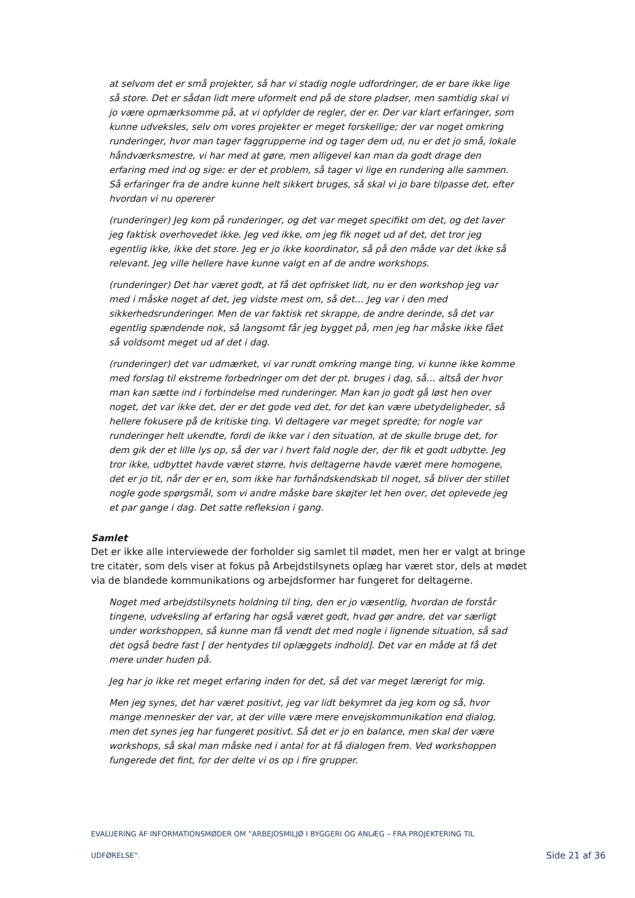at selvom det er små projekter, så har vi stadig nogle udfordringer, de er bare ikke lige så store. Det er sådan lidt mere uformelt end på de store pladser, men samtidig skal vi jo være opmærksomme på, at vi opfylder de regler, der er. Der var klart erfaringer, som kunne udveksles, selv om vores projekter er meget forskellige; der var noget omkring runderinger, hvor man tager faggrupperne ind og tager dem ud, nu er det jo små, lokale håndværksmestre, vi har med at gøre, men alligevel kan man da godt drage den erfaring med ind og sige: er der et problem, så tager vi lige en rundering alle sammen. Så erfaringer fra de andre kunne helt sikkert bruges, så skal vi jo bare tilpasse det, efter hvordan vi nu opererer
(runderinger) Jeg kom på runderinger, og det var meget specifikt om det, og det laver jeg faktisk overhovedet ikke. Jeg ved ikke, om jeg fik noget ud af det, det tror jeg egentlig ikke, ikke det store. Jeg er jo ikke koordinator, så på den måde var det ikke så relevant. Jeg ville hellere have kunne valgt en af de andre workshops.
(runderinger) Det har været godt, at få det opfrisket lidt, nu er den workshop jeg var med i måske noget af det, jeg vidste mest om, så det… Jeg var i den med sikkerhedsrunderinger. Men de var faktisk ret skrappe, de andre derinde, så det var egentlig spændende nok, så langsomt får jeg bygget på, men jeg har måske ikke fået så voldsomt meget ud af det i dag.
(runderinger) det var udmærket, vi var rundt omkring mange ting, vi kunne ikke komme med forslag til ekstreme forbedringer om det der pt. bruges i dag, så… altså der hvor man kan sætte ind i forbindelse med runderinger. Man kan jo godt gå løst hen over noget, det var ikke det, der er det gode ved det, for det kan være ubetydeligheder, så hellere fokusere på de kritiske ting. Vi deltagere var meget spredte; for nogle var runderinger helt ukendte, fordi de ikke var i den situation, at de skulle bruge det, for dem gik der et lille lys op, så der var i hvert fald nogle der, der fik et godt udbytte. Jeg tror ikke, udbyttet havde været større, hvis deltagerne havde været mere homogene, det er jo tit, når der er en, som ikke har forhåndskendskab til noget, så bliver der stillet nogle gode spørgsmål, som vi andre måske bare skøjter let hen over, det oplevede jeg et par gange i dag. Det satte refleksion i gang.
Samlet
Det er ikke alle interviewede der forholder sig samlet til mødet, men her er valgt at bringe tre citater, som dels viser at fokus på Arbejdstilsynets oplæg har været stor, dels at mødet via de blandede kommunikations og arbejdsformer har fungeret for deltagerne.
Noget med arbejdstilsynets holdning til ting, den er jo væsentlig, hvordan de forstår tingene, udveksling af erfaring har også været godt, hvad gør andre, det var særligt under workshoppen, så kunne man få vendt det med nogle i lignende situation, så sad det også bedre fast [ der hentydes til oplæggets indhold]. Det var en måde at få det mere under huden på.
Jeg har jo ikke ret meget erfaring inden for det, så det var meget lærerigt for mig.
Men jeg synes, det har været positivt, jeg var lidt bekymret da jeg kom og så, hvor mange mennesker der var, at der ville være mere envejskommunikation end dialog, men det synes jeg har fungeret positivt. Så det er jo en balance, men skal der være workshops, så skal man måske ned i antal for at få dialogen frem. Ved workshoppen fungerede det fint, for der delte vi os op i fire grupper.
EVALUERING AF INFORMATIONSMØDER OM ”ARBEJDSMILJØ I BYGGERI OG ANLÆG – FRA PROJEKTERING TIL
UDFØRELSE”.
Side 21 af 36